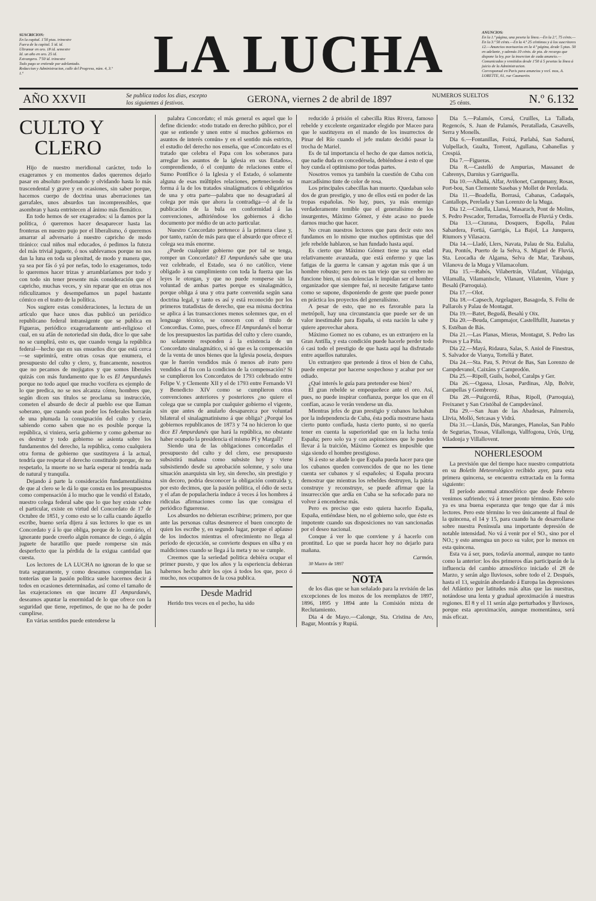SUSCRICION:
En la capital. 1'50 ptas. trimestre
Fuera de la capital. 5 id. id.
Ultramar en oro. 18 id. semestre
Id. un año en oro. 25 id.
Extrangero. 7'50 id. trimestre
Todo pago se entiende por adelantado.
Redaccion y Administracion, calle del Progreso, núm. 4, 3.º 1.ª
LA LUCHA
ANUNCIOS:
En la 1.ª página, una peseta la línea.—En la 2.ª, 75 cénts.—En la 3.ª 50 cénts.—En la 4.ª 25 céntimos y á los suscritores 12.—Anuncios mortuorios en la 4.ª página, desde 5 ptas. 50 en adelante, y además 10 cénts. de pta. de recargo que dispone la ley, por la insercion de cada anuncio.—Comunicados y remitidos desde 1'50 á 5 pesetas la línea á juicio de la Administracion.
Corresponsal en Paris para anuncios y recl. mos, A. LORETTE, 61, rue Caumartin.
AÑO XXVII
Se publica todos los dias, escepto
los siguientes á festivos.
GERONA, viernes 2 de abril de 1897
NUMEROS SUELTOS
25 cénts.
N.º 6.132
CULTO Y
CLERO
Hijo de nuestro meridional carácter, todo lo exageramos y en momentos dados queremos dejarlo pasar en absoluto perdonando y olvidando hasta lo más trascendental y grave y en ocasiones, sin saber porque, hacemos cuerpo de doctrina unas aberraciones tan garrafales, unos absurdos tan incomprensibles, que asombran y hasta entristecen al ánimo más flemático.
En todo hemos de ser exagerados: si la damos por la política, ó queremos hacer desaparecer hasta las fronteras en nuestro pujo por el liberalismo, ó queremos amarrar al adversario á nuestro capricho de modo tiránico: cual niños mal educados, ó pedimos la futeza del más trivial juguete, ó nos sublevamos porque no nos dan la luna en toda su plenitud, de modo y manera que, ya sea por fás ó yá por nefas, todo lo exageramos, todo lo queremos hacer trizas y arramblaríamos por todo y con todo sin tener presente más consideración que el capricho, muchas veces, y sin reparar que en otras nos ridiculizamos y desempeñamos un papel bastante cómico en el teatro de la política.
Nos sugiere estas consideraciones, la lectura de un artículo que hace unos dias publicó un periódico republicano federal intransigente que se publica en Figueras, periódico exageradamente anti-religioso el cual, en su afán de notoriedad sin duda, dice lo que sabe no se cumplirá, esto es, que cuando venga la república federal—hecho que en sus ensueños dice que está cerca—se suprimirá, entre otras cosas que enumera, el presupuesto del culto y clero, y, francamente, nosotros que no pecamos de mojigatos y que somos liberales quizás con más fundamento que lo es El Ampurdanés porque no todo aquel que mucho vocifera es ejemplo de lo que predica, no se nos alcanza cómo, hombres que, según dicen sus títulos se proclama su instrucción, cometen el absurdo de decir al pueblo ese que llaman soberano, que cuando sean poder los federales borrarán de una plumada la consignación del culto y clero, sabiendo como saben que no es posible porque la república, si viniera, sería gobierno y como gobernar no es destruir y todo gobierno se asienta sobre los fundamentos del derecho, la república, como cualquiera otra forma de gobierno que sustituyera á la actual, tendría que respetar el derecho constituido porque, de no respetarlo, la muerte no se haría esperar ni tendría nada de natural y tranquila.
Dejando á parte la consideración fundamentalísima de que al clero se le dá lo que consta en los presupuestos como compensación á lo mucho que le vendió el Estado, nuestro colega federal sabe que lo que hoy existe sobre el particular, existe en virtud del Concordato de 17 de Octubre de 1851, y como esto se lo calla cuando áquello escribe, bueno sería dijera á sus lectores lo que es un Concordato y á lo que obliga, porque de lo contrário, el ignorante puede creerlo algún romance de ciego, ó algún juguete de baratillo que puede romperse sin más desperfecto que la pérdida de la exigua cantidad que cuesta.
Los lectores de LA LUCHA no ignoran de lo que se trata seguramente, y como deseamos comprendan las tonterías que la pasión política suele hacernos decir á todos en ocasiones determinadas, así como el tamaño de las exajeraciones en que incurre El Ampurdanés, deseamos apuntar la enormidad de lo que ofrece con la seguridad que tiene, repetimos, de que no ha de poder cumplirse.
En várias sentidos puede entenderse la
palabra Concordato; el más general es aquel que lo define diciendo: «todo tratado en derecho público, por el que se entiende y unen entre sí muchos gobiernos en asuntos de interés común» y en el sentido más estricto, el estudio del derecho nos enseña, que «Concordato es el tratado que celebra el Papa con los soberanos para arreglar los asuntos de la iglesia en sus Estados», comprendiendo, ó el conjunto de relaciones entre el Sumo Pontífice ó la Iglesia y el Estado, ó solamente alguna de esas múltiples relaciones, perteneciendo su forma á la de los tratados sinalágmaticos ú obligatórios de una y otra parte—palabra que no desagradará al colega por más que ahora la contradiga—ó al de la publicación de la bula en conformidad á las convenciones, adhiriéndose los gobiernos á dicho documento por médio de un acto particular.
Nuestro Concordato pertenece á la primera clase y, por tanto, razón de más para que el absurdo que ofrece el colega sea más enorme.
¿Puede cualquier gobierno que por tal se tenga, romper un Concordato? El Ampurdanés sabe que una vez celebrado, el Estado, sea ó no católico, viene obligado à su cumplimiento con toda la fuerza que las leyes le otorgan, y que no puede romperse sin la voluntad de ambas partes porque es sinalagmático, porque obliga á una y otra parte convenida según sana doctrina legal, y tanto es así y está reconocido por los primeros tratadistas de derecho, que esa misma doctrina se aplica á las transacciones menos solemnes que, en el lenguage técnico, se conocen con el titulo de Concordias. Como, pues, ofrece El Ampurdanés el borrar de los presupuestos las partidas del culto y clero cuando, no solamente responden á la existencia de un Concordato sinalagmático, si nó que es la compensación de la venta de unos bienes que la Iglesia poseia, despues que le fuerón vendidos más ó menos ab irato pero vendidos al fin con la condicion de la compensación? Si se cumplieron los Concordatos de 1793 celebrado entre Felipe V. y Clemente XII y el de 1793 entre Fernando VI y Benedicto XIV como se cumplieron otras convenciones anteriores y posteriores ¿no quiere el colega que se cumpla por cualquier gobierno el vigente, sin que antes de anularlo desaparezca por voluntad bilateral el sinalagmatinismo á que obliga? ¿Porqué los gobiernos republicanos de 1873 y 74 no hicieron lo que dice El Ampurdanés que hará la república, no obstante haber ocupado la presidencia el mismo Pí y Margall?
Siendo una de las obligaciones concordadas el presupuesto del culto y del clero, ese presupuesto subsistirá mañana como subsiste hoy y viene subsistiendo desde su aprobación solemne, y solo una situación anarquista sin ley, sin derecho, sin prestigio y sin decoro, podria desconocer la obligación contraida y, por esto decimos, que la pasión política, el ódio de secta y el afan de populacheria induce á veces á los hombres á ridiculas afirmaciones como las que consigna el periódico figuerense.
Los absurdos no debieran escribirse; primero, por que ante las personas cultas desmerece el buen concepto de quien los escribe y, en segundo lugar, porque el aplauso de los indoctos mientras el ofrecimiento no llega al período de ejecución, se convierte despues en silba y en maldiciones cuando se llega á la meta y no se cumple.
Creemos que la seriedad politica debiéra ocupar el primer puesto, y que los años y la esperiencia debieran habernos hecho abrir los ojos á todos los que, poco ó mucho, nos ocupamos de la cosa publica.
Desde Madrid
Herido tres veces en el pecho, ha sido
reducido á prisión el cabecilla Rius Rivera, famoso rebelde y excelente organizador elegido por Maceo para que le sustituyera en el mando de los insurrectos de Pinar del Río cuando el jefe mulato decidió pasar la trocha de Mariel.
Es de tal importancia el hecho de que damos noticia, que nadie duda en concedérsela, debiéndose á esto el que hoy cunda el optimismo por todas partes.
Nosotros vemos ya también la cuestión de Cuba con marcadísimo tinte de color de rosa.
Los principales cabecillas han muerto. Quedaban solo dos de gran prestigio, y uno de ellos está en poder de las tropas españolas. No hay, pues, ya más enemigo verdaderamente temible que el generalísimo de los insurgentes, Máximo Gómez, y éste acaso no puede darnos mucho que hacer.
No crean nuestros lectores que para decir esto nos fundamos en lo mismo que muchos optimistas que del jefe rebelde hablaron, se han fundado hasta aquí.
Es cierto que Máximo Gómez tiene ya una edad relativamente avanzada, que está enfermo y que las fatigas de la guerra le cansan y agotan más que á un hombre robusto; pero no es tan viejo que su cerebro no funcione bien, ni sus dolencias le impidan ser el hombre organizador que siempre fué, ni necesite fatigarse tanto como se supone, disponiendo de gente que puede poner en práctica los proyectos del generalísimo.
A pesar de esto, que no es favorable para la metrópoli, hay una circunstancia que puede ser de un valor inestimable para España, si esta nación la sabe y quiere aprovechar ahora.
Máximo Gomez no es cubano, es un extranjero en la Gran Antilla, y esta condición puede hacerle perder todo ó casi todo el prestigio de que hasta aquí ha disfrutado entre aquellos naturales.
Un extranjero que pretende á tiros el bien de Cuba, puede empezar por hacerse sospechoso y acabar por ser odiado.
¿Qué interés le guía para pretender ese bien?
El gran rebelde se empequeñece ante el oro. Así, pues, no puede inspirar confianza, porque los que en él confían, acaso le verán venderse un dia.
Mientras jefes de gran prestigio y cubanos luchaban por la independencia de Cuba, ésta podía mostrarse hasta cierto punto confiada, hasta cierto punto, si no quería tener en cuenta la superioridad que en la lucha tenía España; pero solo ya y con aspiraciones que le pueden llevar á la traición, Máximo Gomez es imposible que siga siendo el hombre prestigioso.
Si á esto se añade lo que España pueda hacer para que los cubanos queden convencidos de que no les tiene cuenta ser cubanos y sí españoles; si España procura demostrar que mientras los rebeldes destruyen, la pátria construye y reconstruye, se puede afirmar que la insurrección que ardía en Cuba se ha sofocado para no volver á encenderse más.
Pero es preciso que esto quiera hacerlo España, España, entiéndase bien, no el gobierno solo, que éste es impotente cuando sus disposiciones no van sancionadas por el deseo nacional.
Conque á ver lo que conviene y á hacerlo con prontitud. Lo que se pueda hacer hoy no dejarlo para mañana.
Carmón.
30 Marzo de 1897
NOTA
de los dias que se han señalado para la revisión de las excepciones de los mozos de los reemplazos de 1897, 1896, 1895 y 1894 ante la Comisión mixta de Reclutamiento.
Dia 4 de Mayo.—Calonge, Sta. Cristina de Aro, Bagur, Montrás y Rupiá.
Dia 5.—Palamós, Corsá, Cruilles, La Tallada, Regencós, S. Juan de Palamós, Peratallada, Casavells, Serra y Monells.
Dia 6.—Fontanillas, Foixá, Parlabá, San Sadurní, Vulpellach, Gualta, Torrent, Agullana, Cabanellas y Crespiá.
Dia 7.—Figueras.
Dia 8.—Castelló de Ampurias, Massanet de Cabrenys, Darnius y Garriguella.
Dia 10.—Albañá, Alfar, Aviñonet, Campmany, Rosas, Port-bou, San Clemente Sasebas y Mollet de Perelada.
Dia 11.—Boadella, Borrasá, Cabanas, Cadaqués, Cantallops, Perelada y San Lorenzo de la Muga.
Dia 12.—Cistella, Llansá, Masarach, Pont de Molins, S. Pedro Pescador, Terradas, Torroella de Fluviá y Ordis.
Dia 13.—Ciurana, Dosquers, Espolla, Palau Sabardera, Fortiá, Garrigás, La Bajol, La Junquera, Riumors y Vilasacra.
Dia 14.—Lladó, Llers, Navata, Palau de Sta. Eulalia, Pau, Pontós, Puerto de la Selva, S. Miguel de Fluviá, Sta. Leocadia de Algama, Selva de Mar, Tarabaus, Vilanova de la Muga y Vilamacolum.
Dia 15.—Rabós, Vilabertrán, Vilafant, Vilajuiga, Vilamalla, Vilamaniscle, Vilanant, Vilatenim, Viure y Besalú (Parroquia).
Dia 17.—Olot.
Dia 18.—Capsech, Argelaguer, Basagoda, S. Feliu de Pallarols y Palau de Montagut.
Dia 19.—Batet, Begudá, Besalú y Oix.
Dia 20.—Beuda, Campmajor, Castellfullit, Juanetas y S. Estéban de Bás.
Dia 21.—Las Planas, Mieras, Montagut, S. Pedro las Presas y La Piña.
Dia 22.—Mayá, Ridaura, Salas, S. Aniol de Finestras, S. Salvador de Vianya, Tortellá y Batet.
Dia 24.—Sta. Pau, S. Privat de Bas, San Lorenzo de Campdevanol, Caixáns y Camprodón.
Dia 25.—Ripoll, Guils, Isobol, Caralps y Ger.
Dia 26.—Ogassa, Llosas, Pardinas, Alp, Bolvir, Campellas y Gombreny.
Dia 28.—Puigcerdá, Ribas, Ripoll, (Parroquia), Freixanet y San Cristóbal de Campdevànol.
Dia 29.—San Juan de las Abadesas, Palmerola, Llivia, Molló, Setcasas y Vidrá.
Dia 31.—Llanás, Dás, Maranges, Planolas, San Pablo de Segurias, Tossas, Vilallonga, Vallfogona, Urús, Urtg, Viladonja y Villallovent.
NOHERLESOOM
La previsión que del tiempo hace nuestro compatriota en su Boletín Meteorológico recibido ayer, para esta primera quincena, se encuentra extractada en la forma siguiente:
El período anormal atmosférico que desde Febrero venimos sufriendo; vá á tener pronto término. Esto solo ya es una buena esperanza que tengo que dar á mis lectores. Pero este término lo veo únicamente al final de la quincena, el 14 y 15, para cuando ha de desarrollarse sobre nuestra Península una importante depresión de notable intensidad. No vá á venir por el SO., sino por el NO.; y esto amengua un poco su valor, por lo menos en esta quincena.
Esta va á ser, pues, todavía anormal, aunque no tanto como la anterior: los dos primeros días participarán de la influencia del cambio atmosférico iniciado el 28 de Marzo, y serán algo lluviosos, sobre todo el 2. Después, hasta el 13, seguirán abordando á Europa las depresiones del Atlántico por latitudes más altas que las nuestras, notándose una lenta y gradual aproximación á nuestras regiones. El 8 y el 11 serán algo perturbados y lluviosos, porque esta aproximación, aunque momentánea, será más eficaz.